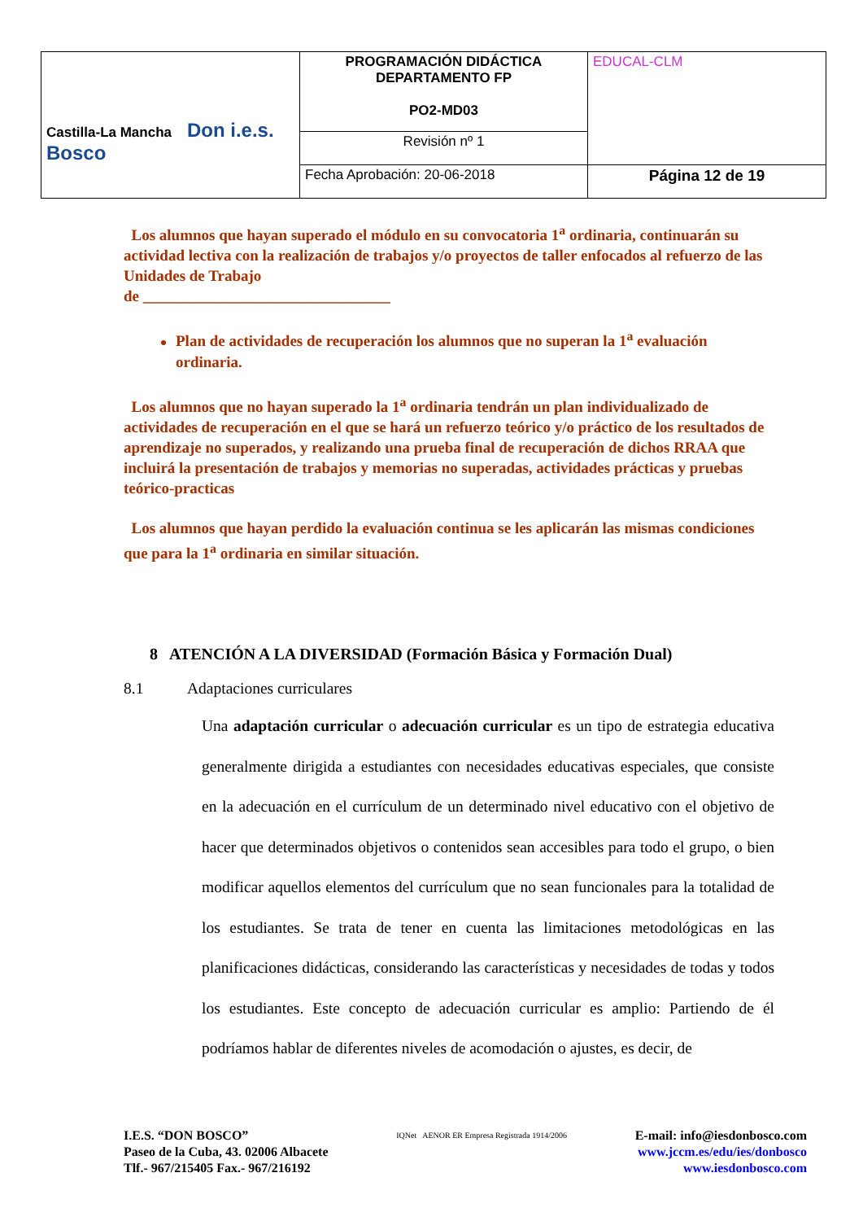| Castilla-La Mancha Don i.e.s. Bosco | PROGRAMACIÓN DIDÁCTICA DEPARTAMENTO FP PO2-MD03 | EDUCAL-CLM |
| | Revisión nº 1 | |
| | Fecha Aprobación: 20-06-2018 | Página 12 de 19 |
Los alumnos que hayan superado el módulo en su convocatoria 1<sup>a</sup> ordinaria, continuarán su actividad lectiva con la realización de trabajos y/o proyectos de taller enfocados al refuerzo de las Unidades de Trabajo
de ________________________________
Plan de actividades de recuperación los alumnos que no superan la 1<sup>a</sup> evaluación ordinaria.
Los alumnos que no hayan superado la 1<sup>a</sup> ordinaria tendrán un plan individualizado de actividades de recuperación en el que se hará un refuerzo teórico y/o práctico de los resultados de aprendizaje no superados, y realizando una prueba final de recuperación de dichos RRAA que incluirá la presentación de trabajos y memorias no superadas, actividades prácticas y pruebas teórico-practicas
Los alumnos que hayan perdido la evaluación continua se les aplicarán las mismas condiciones que para la 1<sup>a</sup> ordinaria en similar situación.
8 ATENCIÓN A LA DIVERSIDAD (Formación Básica y Formación Dual)
8.1 Adaptaciones curriculares
Una adaptación curricular o adecuación curricular es un tipo de estrategia educativa generalmente dirigida a estudiantes con necesidades educativas especiales, que consiste en la adecuación en el currículum de un determinado nivel educativo con el objetivo de hacer que determinados objetivos o contenidos sean accesibles para todo el grupo, o bien modificar aquellos elementos del currículum que no sean funcionales para la totalidad de los estudiantes. Se trata de tener en cuenta las limitaciones metodológicas en las planificaciones didácticas, considerando las características y necesidades de todas y todos los estudiantes. Este concepto de adecuación curricular es amplio: Partiendo de él podríamos hablar de diferentes niveles de acomodación o ajustes, es decir, de
I.E.S. “DON BOSCO”
Paseo de la Cuba, 43. 02006 Albacete
Tlf.- 967/215405 Fax.- 967/216192
IQNet AENOR ER Empresa Registrada 1914/2006
E-mail: info@iesdonbosco.com
www.jccm.es/edu/ies/donbosco
www.iesdonbosco.com